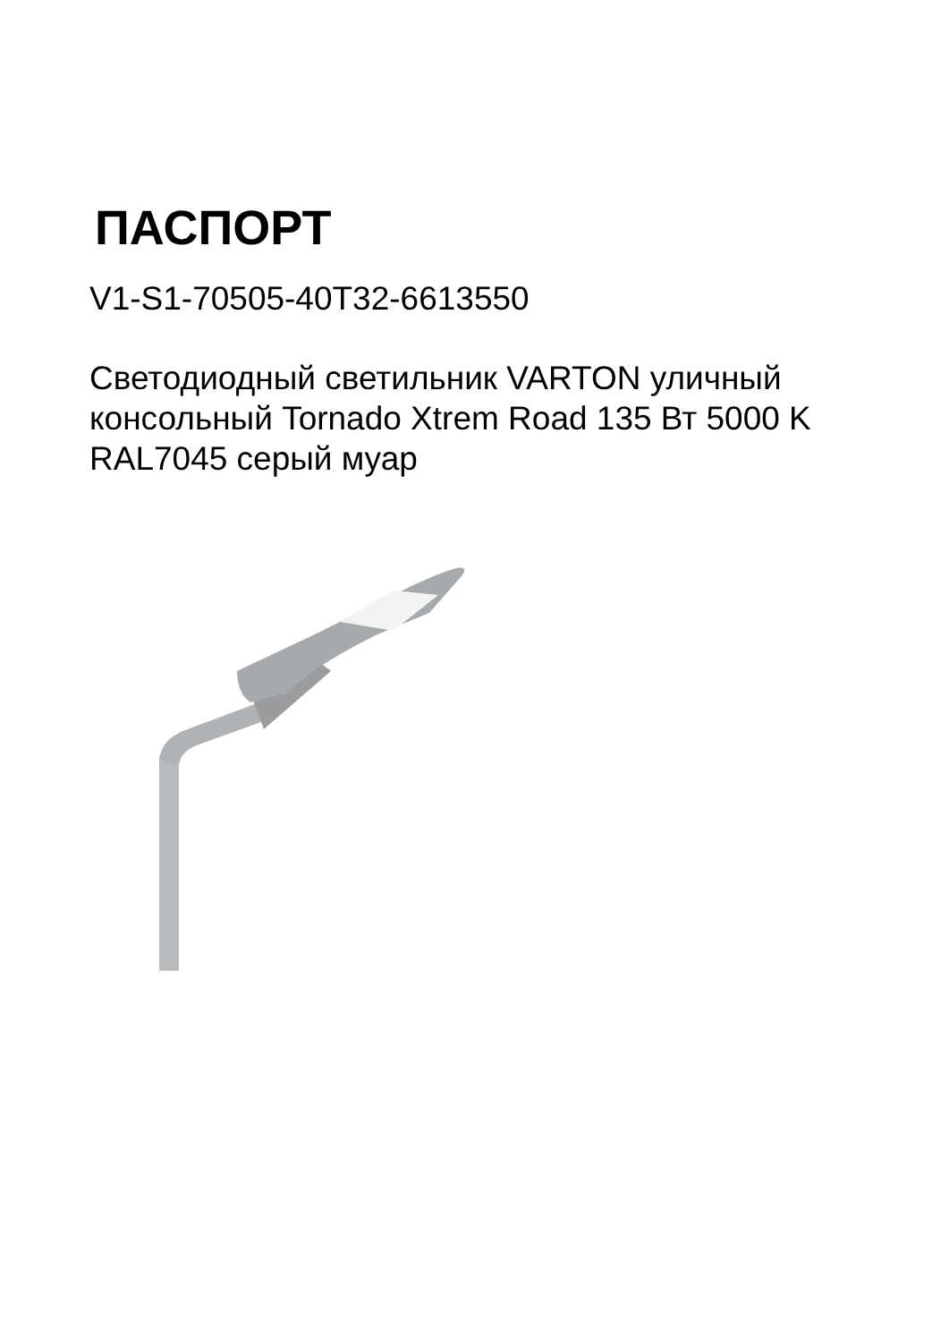ПАСПОРТ
V1-S1-70505-40T32-6613550
Светодиодный светильник VARTON уличный консольный Tornado Xtrem Road 135 Вт 5000 K RAL7045 серый муар